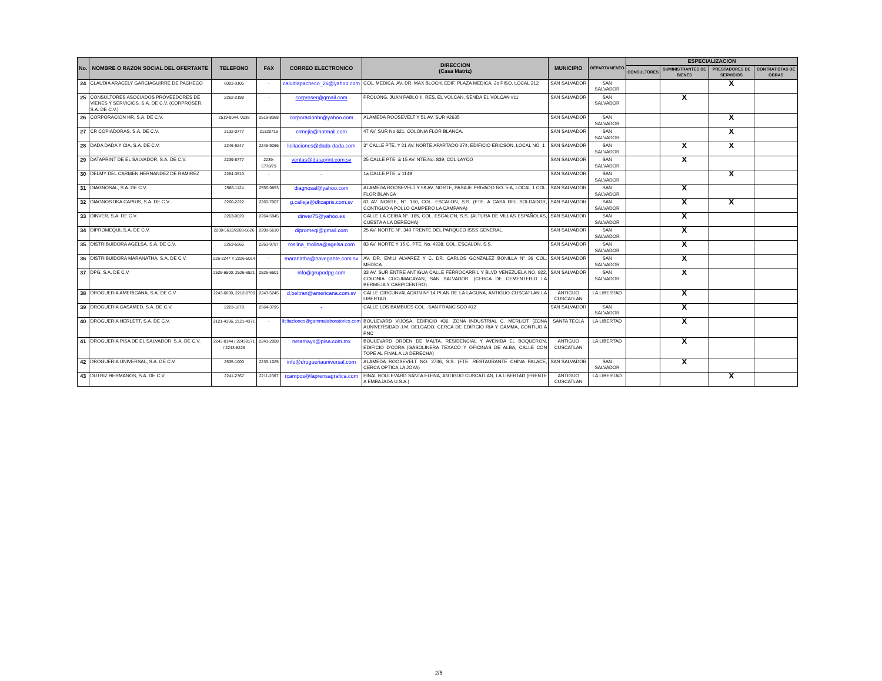| No. | NOMBRE O RAZON SOCIAL DEL OFERTANTE | TELEFONO | FAX | CORREO ELECTRONICO | DIRECCION (Casa Matriz) | MUNICIPIO | DEPARTAMENTO | ESPECIALIZACION | | | |
| --- | --- | --- | --- | --- | --- | --- | --- | --- | --- | --- | --- |
| | | | | | | | | CONSULTORES | SUMINISTRANTES DE BIENES | PRESTADORES DE SERVICIOS | CONTRATISTAS DE OBRAS |
| 24 | CLAUDIA ARACELY GARCIAGUIRRE DE PACHECO | 6003-3105 | - | caludiapacheco_26@yahoo.com | COL. MEDICA, AV. DR. MAX BLOCH, EDIF. PLAZA MEDICA, 2o PISO, LOCAL 212 | SAN SALVADOR | SAN SALVADOR | | | X | |
| 25 | CONSULTORES ASOCIADOS PROVEEDORES DE VIENES Y SERVICIOS, S.A. DE C.V. (CORPROSER, S.A. DE C.V.) | 2262-2198 | - | corproser@gmail.com | PROLONG. JUAN PABLO II, RES. EL VOLCAN, SENDA EL VOLCAN #11 | SAN SALVADOR | SAN SALVADOR | | X | | |
| 26 | CORPORACION HR, S.A. DE C.V. | 2519-0044, 0039 | 2519-8368 | corporacionhr@yahoo.com | ALAMEDA ROOSEVELT Y 51 AV. SUR #2635 | SAN SALVADOR | SAN SALVADOR | | | X | |
| 27 | CR COPIADORAS, S.A. DE C.V. | 2132-0777 | 21320716 | crmejia@hotmail.com | 47 AV. SUR No 621, COLONIA FLOR BLANCA. | SAN SALVADOR | SAN SALVADOR | | | X | |
| 28 | DADA DADA Y CIA, S.A. DE C.V. | 2246-9247 | 2246-9266 | licitaciones@dada-dada.com | 3° CALLE PTE. Y 21 AV. NORTE APARTADO 274, EDIFICIO ERICSON, LOCAL NO. 1 | SAN SALVADOR | SAN SALVADOR | | X | X | |
| 29 | DATAPRINT DE EL SALVADOR, S.A. DE C.V. | 2239-6777 | 2239-6778/79 | ventas@dataprint.com.sv | 25 CALLE PTE. & 15 AV. NTE.No. 839, COL LAYCO | SAN SALVADOR | SAN SALVADOR | | X | | |
| 30 | DELMY DEL CARMEN HERNANDEZ DE RAMIREZ | 2284-3510 | - | - | 1a CALLE PTE. # 1149 | SAN SALVADOR | SAN SALVADOR | | | X | |
| 31 | DIAGNOSAL, S.A. DE C.V. | 2566-1124 | 2556-9853 | diagnosal@yahoo.com | ALAMEDA ROOSEVELT Y 59 AV. NORTE, PASAJE PRIVADO NO. 5-A, LOCAL 1 COL. FLOR BLANCA | SAN SALVADOR | SAN SALVADOR | | X | | |
| 32 | DIAGNOSTIKA CAPRIS, S.A. DE C.V. | 2260-2222 | 2260-7007 | g.calleja@dkcapris.com.sv | 61 AV. NORTE, N°. 160, COL. ESCALON, S.S. (FTE. A CASA DEL SOLDADOR, CONTIGUO A POLLO CAMPERO LA CAMPANA) | SAN SALVADOR | SAN SALVADOR | | X | X | |
| 33 | DINVER, S.A. DE C.V. | 2263-0029 | 2264-5945 | dinver75@yahoo.es | CALLE LA CEIBA N°. 165, COL. ESCALON, S.S. (ALTURA DE VILLAS ESPAÑOLAS, CUESTA A LA DERECHA) | SAN SALVADOR | SAN SALVADOR | | X | | |
| 34 | DIPROMEQUI, S.A. DE C.V. | 2208-5612/2208-5626 | 2208-5610 | dipromeqi@gmail.com | 25 AV. NORTE N°. 340 FRENTE DEL PARQUEO ISSS GENERAL. | SAN SALVADOR | SAN SALVADOR | | X | | |
| 35 | DISTRIBUIDORA AGELSA, S.A. DE C.V. | 2263-6565 | 2263-9797 | roslina_molina@agelsa.com | 83 AV. NORTE Y 15 C. PTE. No. 4238, COL. ESCALON, S.S. | SAN SALVADOR | SAN SALVADOR | | X | | |
| 36 | DISTRIBUIDORA MARANATHA, S.A. DE C.V. | 226-2247 Y 2226-5014 | - | maranatha@navegante.com.sv | AV. DR. EMILI ALVAREZ Y C. DR. CARLOS GONZALEZ BONILLA N° 36 COL. MEDICA | SAN SALVADOR | SAN SALVADOR | | X | | |
| 37 | DPG, S.A. DE C.V. | 2526-6500, 2526-6521 | 2526-6501 | info@grupodpg.com | 33 AV. SUR ENTRE ANTIGUA CALLE FERROCARRIL Y BLVD VENEZUELA NO. 922, COLONIA CUCUMACAYAN, SAN SALVADOR. (CERCA DE CEMENTERIO LA BERMEJA Y CARPICENTRO) | SAN SALVADOR | SAN SALVADOR | | X | | |
| 38 | DROGUERIA AMERICANA, S.A. DE C.V . | 2243-6000, 2212-0700 | 2243-5245 | d.beltran@americana.com.sv | CALLE CIRCUNVALACION Nº 14 PLAN DE LA LAGUNA, ANTIGUO CUSCATLAN LA LIBERTAD | ANTIGUO CUSCATLAN | LA LIBERTAD | | X | | |
| 39 | DROGUERIA CASAMED, S.A. DE C.V. | 2223-1879 | 2564-3795 | - | CALLE LOS BAMBUES COL. .SAN FRANCISCO #12 | SAN SALVADOR | SAN SALVADOR | | X | | |
| 40 | DROGUERIA HERLETT, S.A. DE C.V. | 2121-4306, 2121-4371 | - | licitaciones@gammalaboratories.com | BOULEVARD VIJOSA, EDIFICIO #36, ZONA INDUSTRIAL C. MERLIOT (ZONA AUNIVERSIDAD J.M. DELGADO, CERCA DE EDIFICIO RIA Y GAMMA, CONTIUO A PNC | SANTA TECLA | LA LIBERTAD | | X | | |
| 41 | DROGUERIA PISA DE EL SALVADOR, S.A. DE C.V. | 2243-8144 / 22438171 / 2243-8225 | 2243-2008 | netamayo@pisa.com.mx | BOULEVARD ORDEN DE MALTA, RESIDENCIAL Y AVENIDA EL BOQUERON, EDIFICIO D'CORA (GASOLINERA TEXACO Y OFICINAS DE ALBA, CALLE CON TOPE AL FINAL A LA DERECHA) | ANTIGUO CUSCATLAN | LA LIBERTAD | | X | | |
| 42 | DROGUERIA UNIVERSAL, S.A. DE C.V. | 2535-1000 | 2235-1025 | info@drogueriauniversal.com | ALAMEDA ROOSEVELT NO. 2736, S.S. (FTE. RESTAURANTE CHINA PALACE, CERCA OPTICA LA JOYA) | SAN SALVADOR | SAN SALVADOR | | X | | |
| 43 | DUTRIZ HERMANOS, S.A. DE C.V. | 2241-2367 | 2211-2367 | rcampos@laprensagrafica.com | FINAL BOULEVARD SANTA ELENA, ANTIGUO CUSCATLAN, LA LIBERTAD (FRENTE A EMBAJADA U.S.A.) | ANTIGUO CUSCATLAN | LA LIBERTAD | | | X | |
2/5